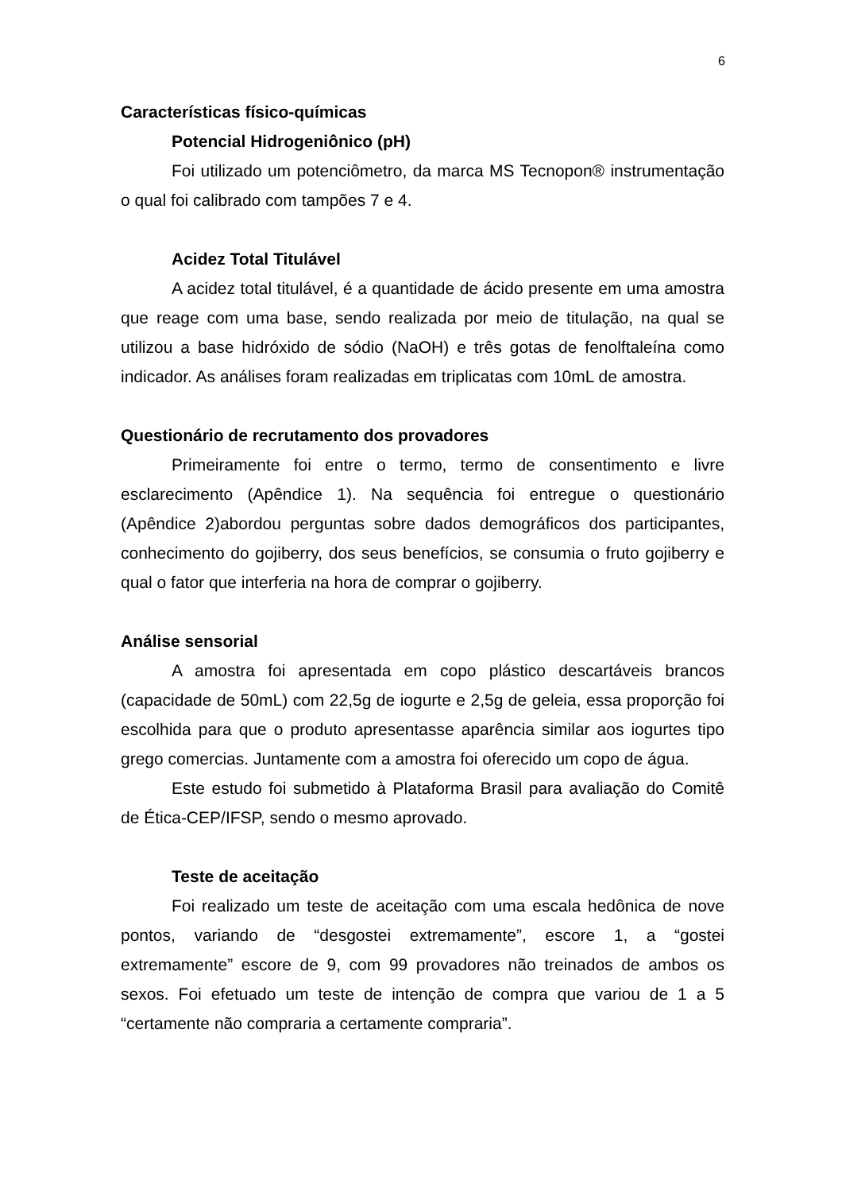6
Características físico-químicas
Potencial Hidrogeniônico (pH)
Foi utilizado um potenciômetro, da marca MS Tecnopon® instrumentação o qual foi calibrado com tampões 7 e 4.
Acidez Total Titulável
A acidez total titulável, é a quantidade de ácido presente em uma amostra que reage com uma base, sendo realizada por meio de titulação, na qual se utilizou a base hidróxido de sódio (NaOH) e três gotas de fenolftaleína como indicador. As análises foram realizadas em triplicatas com 10mL de amostra.
Questionário de recrutamento dos provadores
Primeiramente foi entre o termo, termo de consentimento e livre esclarecimento (Apêndice 1). Na sequência foi entregue o questionário (Apêndice 2)abordou perguntas sobre dados demográficos dos participantes, conhecimento do gojiberry, dos seus benefícios, se consumia o fruto gojiberry e qual o fator que interferia na hora de comprar o gojiberry.
Análise sensorial
A amostra foi apresentada em copo plástico descartáveis brancos (capacidade de 50mL) com 22,5g de iogurte e 2,5g de geleia, essa proporção foi escolhida para que o produto apresentasse aparência similar aos iogurtes tipo grego comercias. Juntamente com a amostra foi oferecido um copo de água.
Este estudo foi submetido à Plataforma Brasil para avaliação do Comitê de Ética-CEP/IFSP, sendo o mesmo aprovado.
Teste de aceitação
Foi realizado um teste de aceitação com uma escala hedônica de nove pontos, variando de “desgostei extremamente”, escore 1, a “gostei extremamente” escore de 9, com 99 provadores não treinados de ambos os sexos. Foi efetuado um teste de intenção de compra que variou de 1 a 5 “certamente não compraria a certamente compraria”.